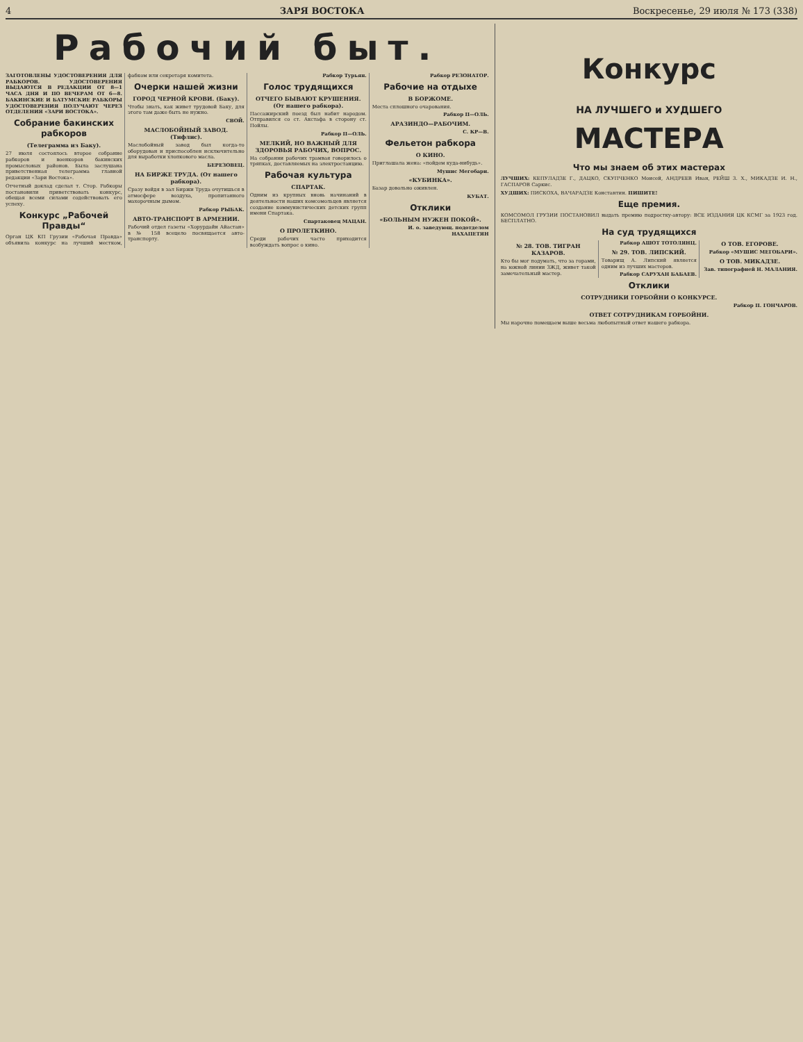4 ЗАРЯ ВОСТОКА Воскресенье, 29 июля № 173 (338)
Рабочий быт.
ЗАГОТОВЛЕНЫ УДОСТОВЕРЕНИЯ ДЛЯ РАБКОРОВ. УДОСТОВЕРЕНИЯ ВЫДАЮТСЯ В РЕДАКЦИИ ОТ 8—1 ЧАСА ДНЯ И ПО ВЕЧЕРАМ ОТ 6—8. БАКИНСКИЕ И БАТУМСКИЕ РАБКОРЫ УДОСТОВЕРЕНИЯ ПОЛУЧАЮТ ЧЕРЕЗ ОТДЕЛЕНИЯ «ЗАРИ ВОСТОКА».
Собрание бакинских рабкоров
(Телеграмма из Баку).
27 июля состоялось второе собрание рабкоров и военкоров бакинских промысловых районов. Была заслушана приветственная телеграмма главной редакции «Зари Востока».
Отчетный доклад сделал т. Стор. Рабкоры постановили приветствовать конкурс, обещая всеми силами содействовать его успеху.
Конкурс „Рабочей Правды“
Орган ЦК КП Грузии «Рабочая Правда» объявила конкурс на лучший местком, фабком или секретаря комитета.
Очерки нашей жизни
ГОРОД ЧЕРНОЙ КРОВИ. (Баку).
Чтобы знать, как живет трудовой Баку, для этого там даже быть не нужно.
СВОЙ.
МАСЛОБОЙНЫЙ ЗАВОД. (Тифлис).
Маслобойный завод был когда-то оборудован и приспособлен исключительно для выработки хлопкового масла.
БЕРЕЗОВЕЦ.
НА БИРЖЕ ТРУДА. (От нашего рабкора).
Сразу войдя в зал Биржи Труда очутишься в атмосфере воздуха, пропитанного махорочным дымом.
Рабкор РЫБАК.
АВТО-ТРАНСПОРТ В АРМЕНИИ.
Рабочий отдел газеты «Хорурдайн Айастан» в № 158 всецело посвящается авто-транспорту.
Рабкор Турьян.
Голос трудящихся
ОТЧЕГО БЫВАЮТ КРУШЕНИЯ. (От нашего рабкора).
Пассажирский поезд был набит народом. Отправился со ст. Акстафа в сторону ст. Пойлы.
Рабкор П—ОЛЬ.
МЕЛКИЙ, НО ВАЖНЫЙ ДЛЯ ЗДОРОВЬЯ РАБОЧИХ, ВОПРОС.
На собрании рабочих трамвая говорилось о тряпках, доставляемых на электростанцию.
Рабочая культура
СПАРТАК.
Одним из крупных вновь начинаний в деятельности наших комсомольцев является создание коммунистических детских групп имени Спартака.
Спартаковец МАЦАН.
О ПРОЛЕТКИНО.
Среди рабочих часто приходится возбуждать вопрос о кино.
Рабкор РЕЗОНАТОР.
Рабочие на отдыхе
В БОРЖОМЕ.
Места сплошного очарования.
Рабкор П—ОЛЬ.
АРАЗИНДО—РАБОЧИМ.
С. КР—В.
Фельетон рабкора
О КИНО.
Приглашала жена: «пойдем куда-нибудь».
Мушис Мегобари.
«КУБИНКА».
Базар довольно оживлен.
КУБАТ.
Отклики
«БОЛЬНЫМ НУЖЕН ПОКОЙ».
И. о. заведующ. подотделом НАХАПЕТЯН
Конкурс
НА ЛУЧШЕГО и ХУДШЕГО
МАСТЕРА
Что мы знаем об этих мастерах
ЛУЧШИХ: КЕПУЛАДЗЕ Г., ДАЦКО, СКУПЧЕНКО Моисей, АНДРЕЕВ Иван, РЕЙШ 3. Х., МИКАДЗЕ И. Н., ГАСПАРОВ Саркис.
ХУДШИХ: ПИСКОХА, ВАЧАРАДЗЕ Константин. ПИШИТЕ!
Еще премия.
КОМСОМОЛ ГРУЗИИ ПОСТАНОВИЛ выдать премию подростку-автору: ВСЕ ИЗДАНИЯ ЦК КСМГ за 1923 год. БЕСПЛАТНО.
На суд трудящихся
№ 28. ТОВ. ТИГРАН КАЗАРОВ.
Кто бы мог подумать, что за горами, на южной линии ЗЖД, живет такой замечательный мастер.
Рабкор АШОТ ТОТОЛЯНЦ.
№ 29. ТОВ. ЛИПСКИЙ.
Товарищ А. Липский является одним из лучших мастеров.
Рабкор САРУХАН БАБАЕВ.
О ТОВ. ЕГОРОВЕ.
Рабкор «МУШИС МЕГОБАРИ».
О ТОВ. МИКАДЗЕ.
Зав. типографией Н. МАЛАНИЯ.
Отклики
СОТРУДНИКИ ГОРБОЙНИ О КОНКУРСЕ.
Рабкор П. ГОНЧАРОВ.
ОТВЕТ СОТРУДНИКАМ ГОРБОЙНИ.
Мы нарочно помещаем выше весьма любопытный ответ нашего рабкора.